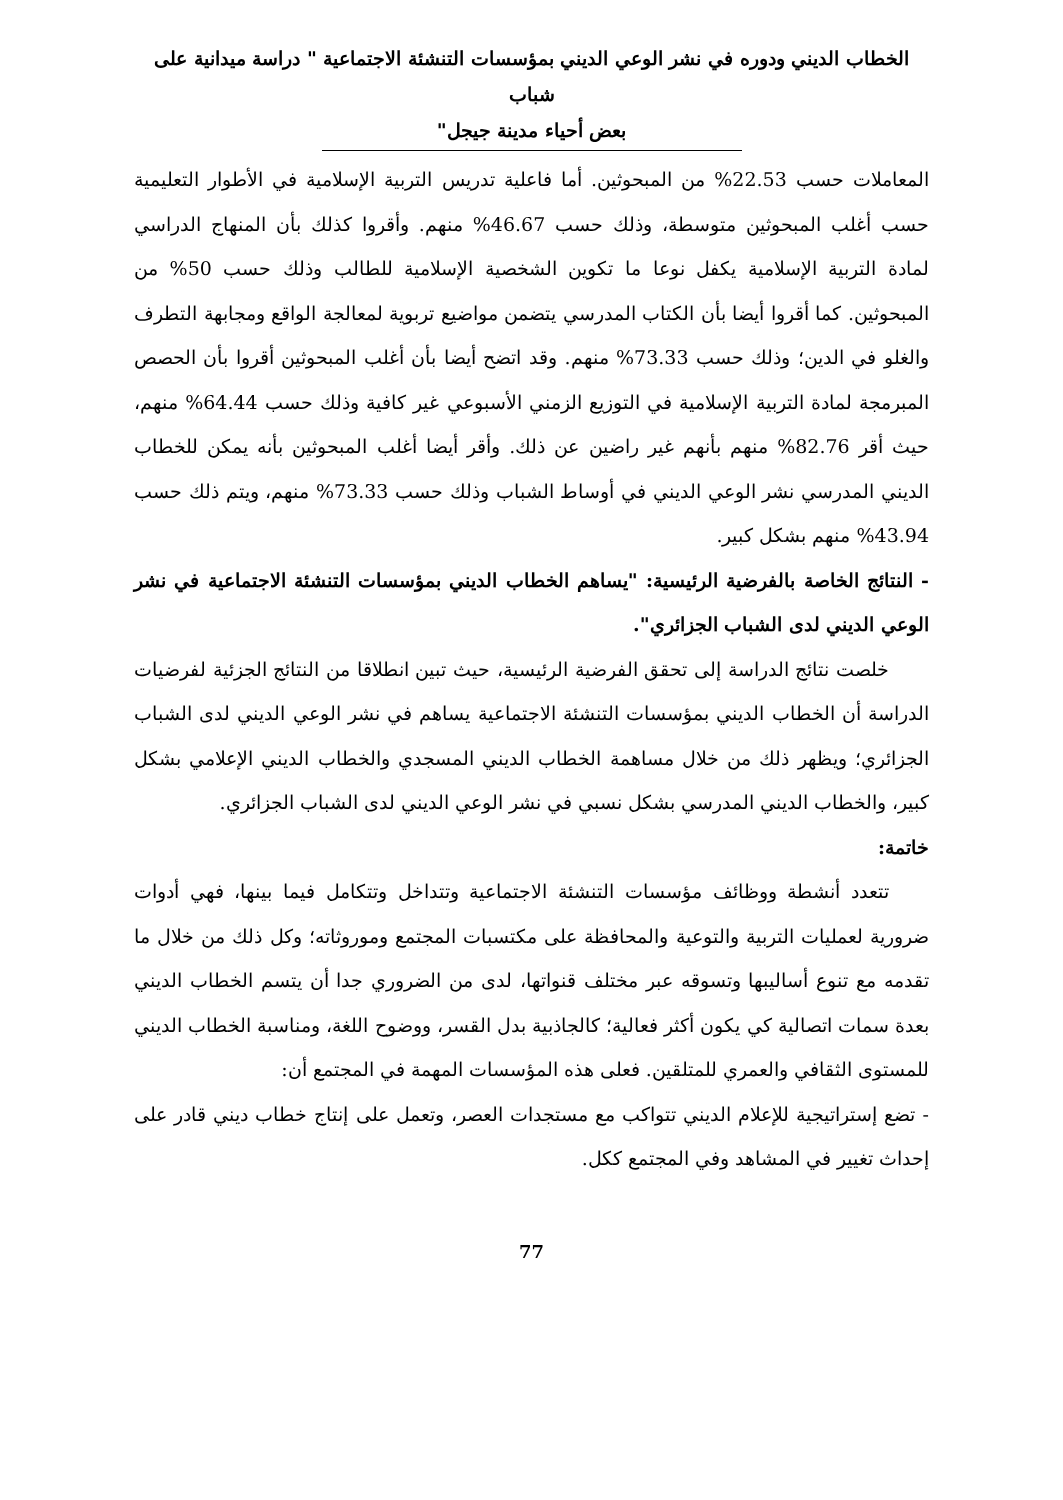الخطاب الديني ودوره في نشر الوعي الديني بمؤسسات التنشئة الاجتماعية " دراسة ميدانية على شباب
بعض أحياء مدينة جيجل"
المعاملات حسب 22.53% من المبحوثين. أما فاعلية تدريس التربية الإسلامية في الأطوار التعليمية حسب أغلب المبحوثين متوسطة، وذلك حسب 46.67% منهم. وأقروا كذلك بأن المنهاج الدراسي لمادة التربية الإسلامية يكفل نوعا ما تكوين الشخصية الإسلامية للطالب وذلك حسب 50% من المبحوثين. كما أقروا أيضا بأن الكتاب المدرسي يتضمن مواضيع تربوية لمعالجة الواقع ومجابهة التطرف والغلو في الدين؛ وذلك حسب 73.33% منهم. وقد اتضح أيضا بأن أغلب المبحوثين أقروا بأن الحصص المبرمجة لمادة التربية الإسلامية في التوزيع الزمني الأسبوعي غير كافية وذلك حسب 64.44% منهم، حيث أقر 82.76% منهم بأنهم غير راضين عن ذلك. وأقر أيضا أغلب المبحوثين بأنه يمكن للخطاب الديني المدرسي نشر الوعي الديني في أوساط الشباب وذلك حسب 73.33% منهم، ويتم ذلك حسب 43.94% منهم بشكل كبير.
- النتائج الخاصة بالفرضية الرئيسية: "يساهم الخطاب الديني بمؤسسات التنشئة الاجتماعية في نشر الوعي الديني لدى الشباب الجزائري".
خلصت نتائج الدراسة إلى تحقق الفرضية الرئيسية، حيث تبين انطلاقا من النتائج الجزئية لفرضيات الدراسة أن الخطاب الديني بمؤسسات التنشئة الاجتماعية يساهم في نشر الوعي الديني لدى الشباب الجزائري؛ ويظهر ذلك من خلال مساهمة الخطاب الديني المسجدي والخطاب الديني الإعلامي بشكل كبير، والخطاب الديني المدرسي بشكل نسبي في نشر الوعي الديني لدى الشباب الجزائري.
خاتمة:
تتعدد أنشطة ووظائف مؤسسات التنشئة الاجتماعية وتتداخل وتتكامل فيما بينها، فهي أدوات ضرورية لعمليات التربية والتوعية والمحافظة على مكتسبات المجتمع وموروثاته؛ وكل ذلك من خلال ما تقدمه مع تنوع أساليبها وتسوقه عبر مختلف قنواتها، لدى من الضروري جدا أن يتسم الخطاب الديني بعدة سمات اتصالية كي يكون أكثر فعالية؛ كالجاذبية بدل القسر، ووضوح اللغة، ومناسبة الخطاب الديني للمستوى الثقافي والعمري للمتلقين. فعلى هذه المؤسسات المهمة في المجتمع أن:
- تضع إستراتيجية للإعلام الديني تتواكب مع مستجدات العصر، وتعمل على إنتاج خطاب ديني قادر على إحداث تغيير في المشاهد وفي المجتمع ككل.
77